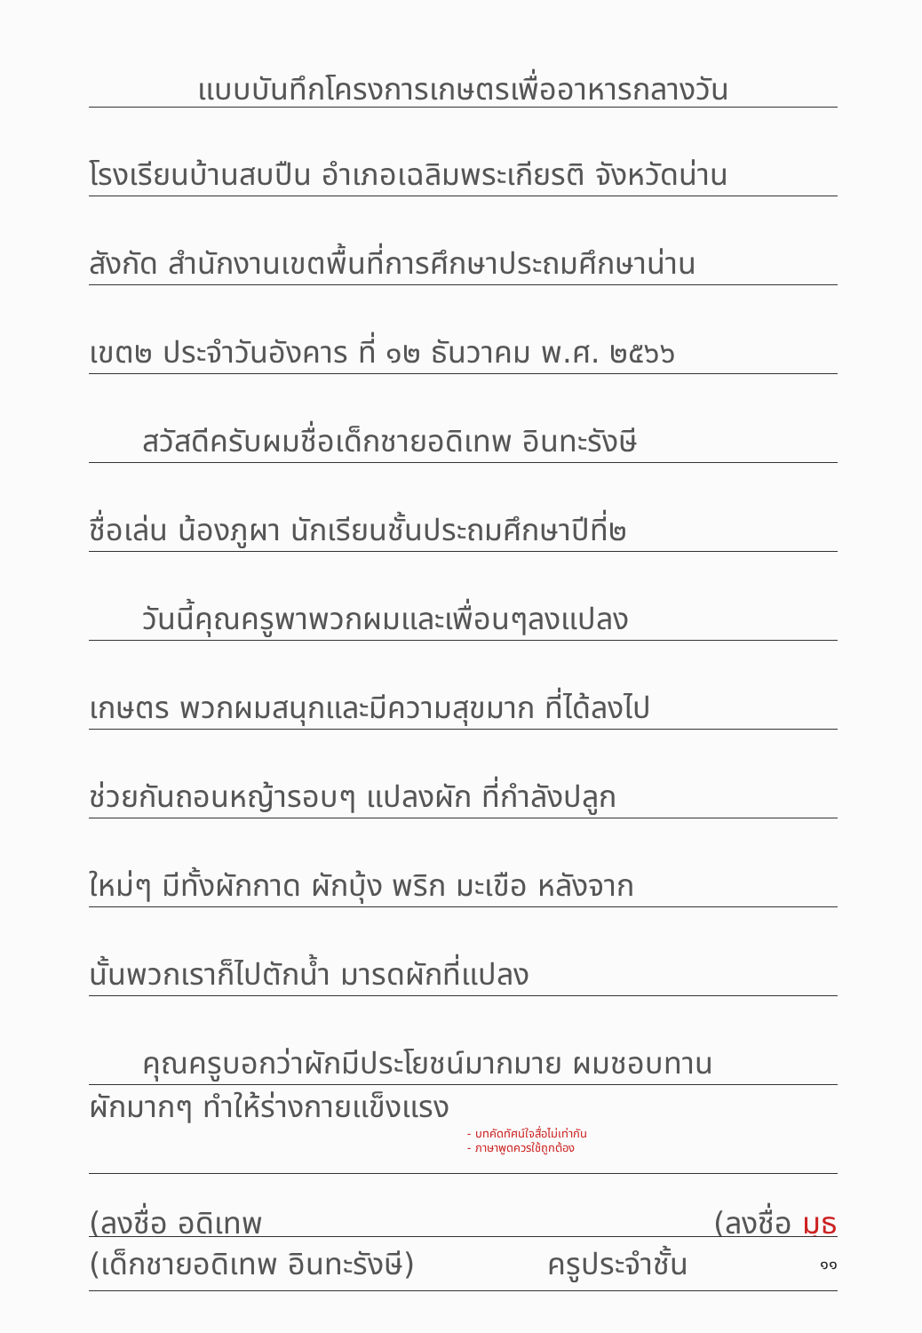แบบบันทึกโครงการเกษตรเพื่ออาหารกลางวัน
โรงเรียนบ้านสบปืน อำเภอเฉลิมพระเกียรติ จังหวัดน่าน
สังกัด สำนักงานเขตพื้นที่การศึกษาประถมศึกษาน่าน
เขต๒ ประจำวันอังคาร ที่ ๑๒ ธันวาคม พ.ศ. ๒๕๖๖
สวัสดีครับผมชื่อเด็กชายอดิเทพ อินทะรังษี
ชื่อเล่น น้องภูผา นักเรียนชั้นประถมศึกษาปีที่๒
วันนี้คุณครูพาพวกผมและเพื่อนๆลงแปลง
เกษตร พวกผมสนุกและมีความสุขมาก ที่ได้ลงไป
ช่วยกันถอนหญ้ารอบๆ แปลงผัก ที่กำลังปลูก
ใหม่ๆ มีทั้งผักกาด ผักบุ้ง พริก มะเขือ หลังจาก
นั้นพวกเราก็ไปตักน้ำ มารดผักที่แปลง
คุณครูบอกว่าผักมีประโยชน์มากมาย ผมชอบทาน
ผักมากๆ ทำให้ร่างกายแข็งแรง - บทคัดทัศน์ใจสื่อไม่เท่ากัน
- ภาษาพูดควรใช้ถูกต้อง
(ลงชื่อ อดิเทพ (ลงชื่อ มุธ
(เด็กชายอดิเทพ อินทะรังษี) ครูประจำชั้น ๑๑